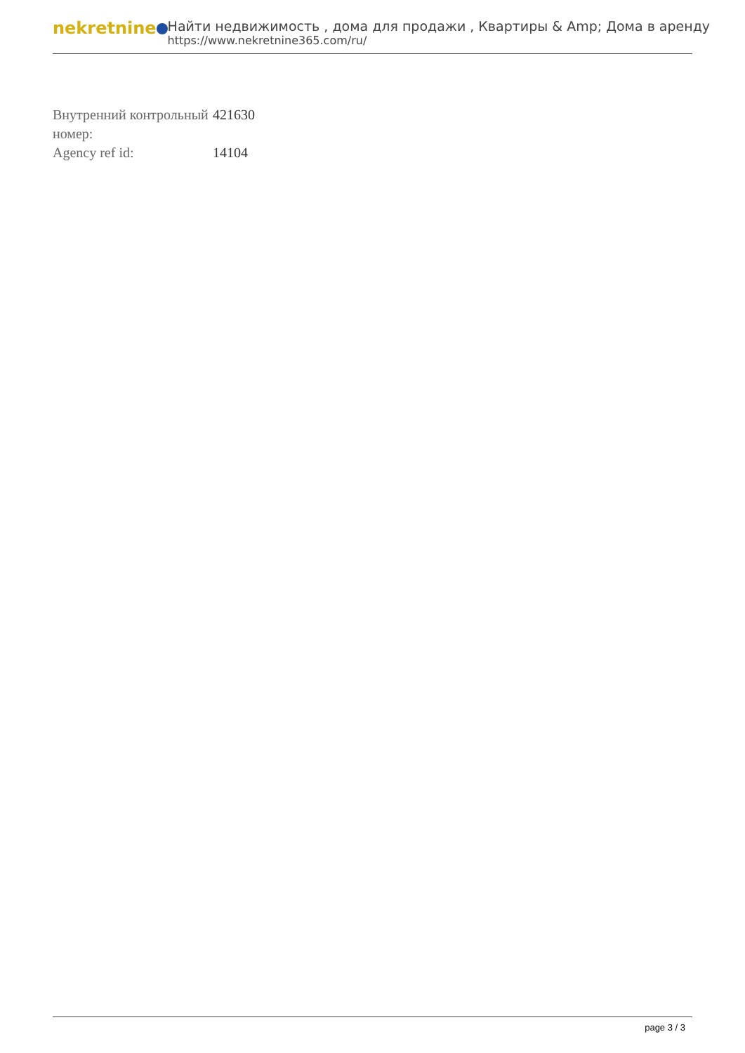nekretnine
Найти недвижимость , дома для продажи , Квартиры & Amp; Дома в аренду
https://www.nekretnine365.com/ru/
| Внутренний контрольный номер: | 421630 |
| Agency ref id: | 14104 |
page 3 / 3